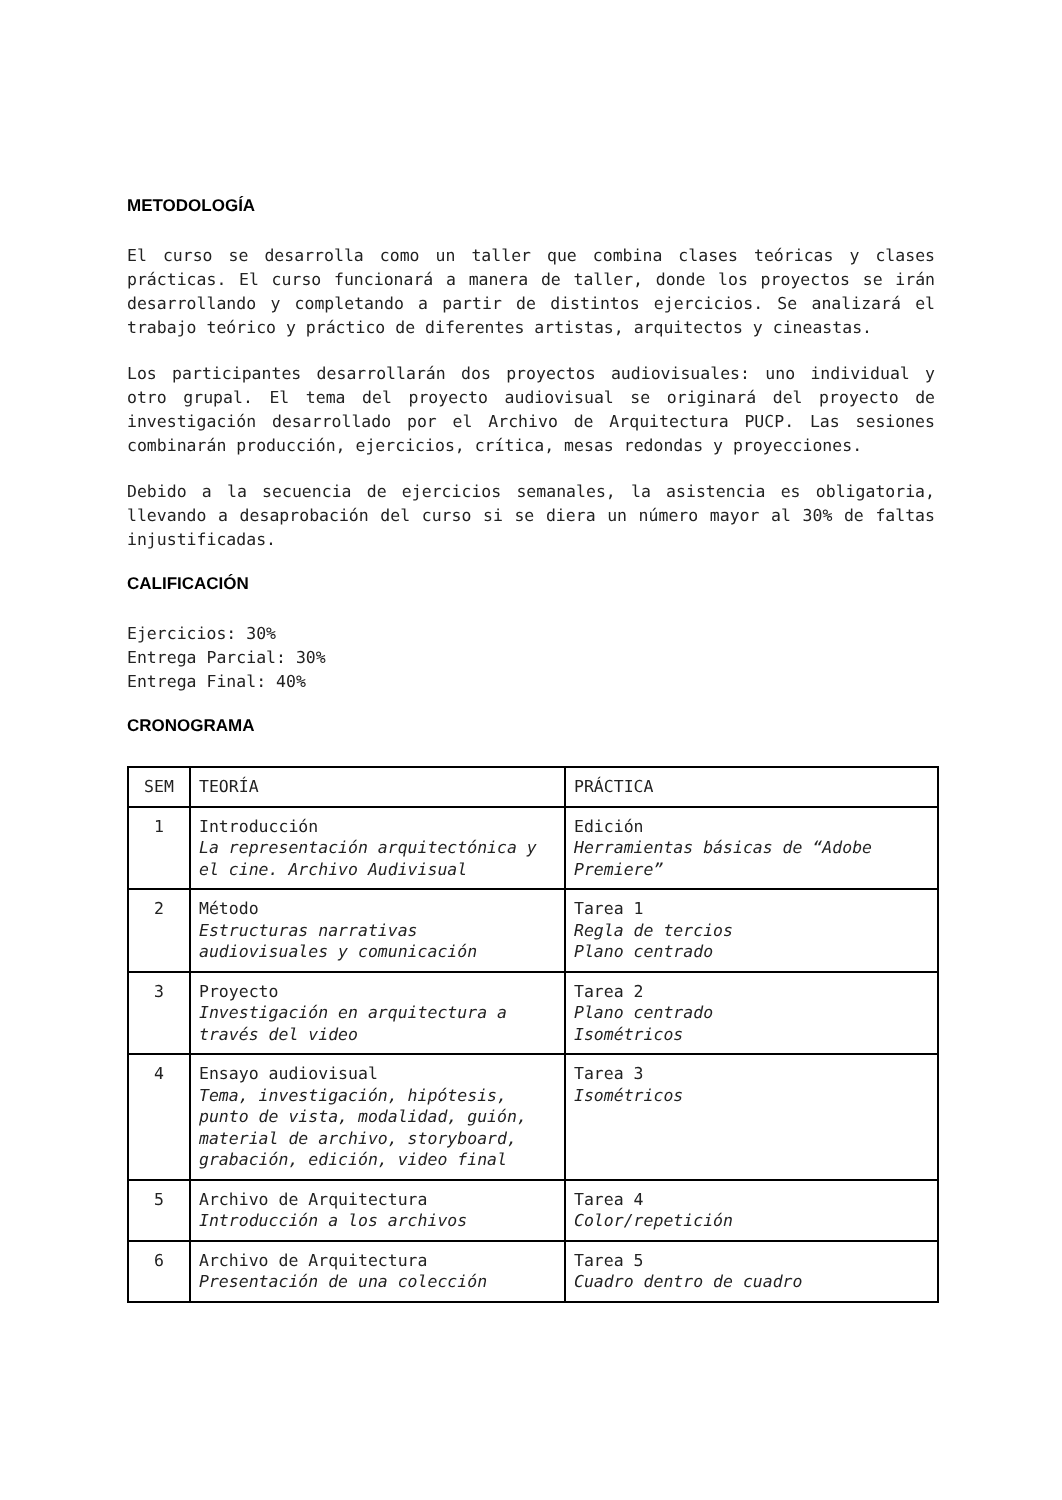METODOLOGÍA
El curso se desarrolla como un taller que combina clases teóricas y clases prácticas. El curso funcionará a manera de taller, donde los proyectos se irán desarrollando y completando a partir de distintos ejercicios. Se analizará el trabajo teórico y práctico de diferentes artistas, arquitectos y cineastas.
Los participantes desarrollarán dos proyectos audiovisuales: uno individual y otro grupal. El tema del proyecto audiovisual se originará del proyecto de investigación desarrollado por el Archivo de Arquitectura PUCP. Las sesiones combinarán producción, ejercicios, crítica, mesas redondas y proyecciones.
Debido a la secuencia de ejercicios semanales, la asistencia es obligatoria, llevando a desaprobación del curso si se diera un número mayor al 30% de faltas injustificadas.
CALIFICACIÓN
Ejercicios: 30%
Entrega Parcial: 30%
Entrega Final: 40%
CRONOGRAMA
| SEM | TEORÍA | PRÁCTICA |
| 1 | Introducción La representación arquitectónica y el cine. Archivo Audivisual | Edición Herramientas básicas de “Adobe Premiere” |
| 2 | Método Estructuras narrativas audiovisuales y comunicación | Tarea 1 Regla de tercios Plano centrado |
| 3 | Proyecto Investigación en arquitectura a través del video | Tarea 2 Plano centrado Isométricos |
| 4 | Ensayo audiovisual Tema, investigación, hipótesis, punto de vista, modalidad, guión, material de archivo, storyboard, grabación, edición, video final | Tarea 3 Isométricos |
| 5 | Archivo de Arquitectura Introducción a los archivos | Tarea 4 Color/repetición |
| 6 | Archivo de Arquitectura Presentación de una colección | Tarea 5 Cuadro dentro de cuadro |